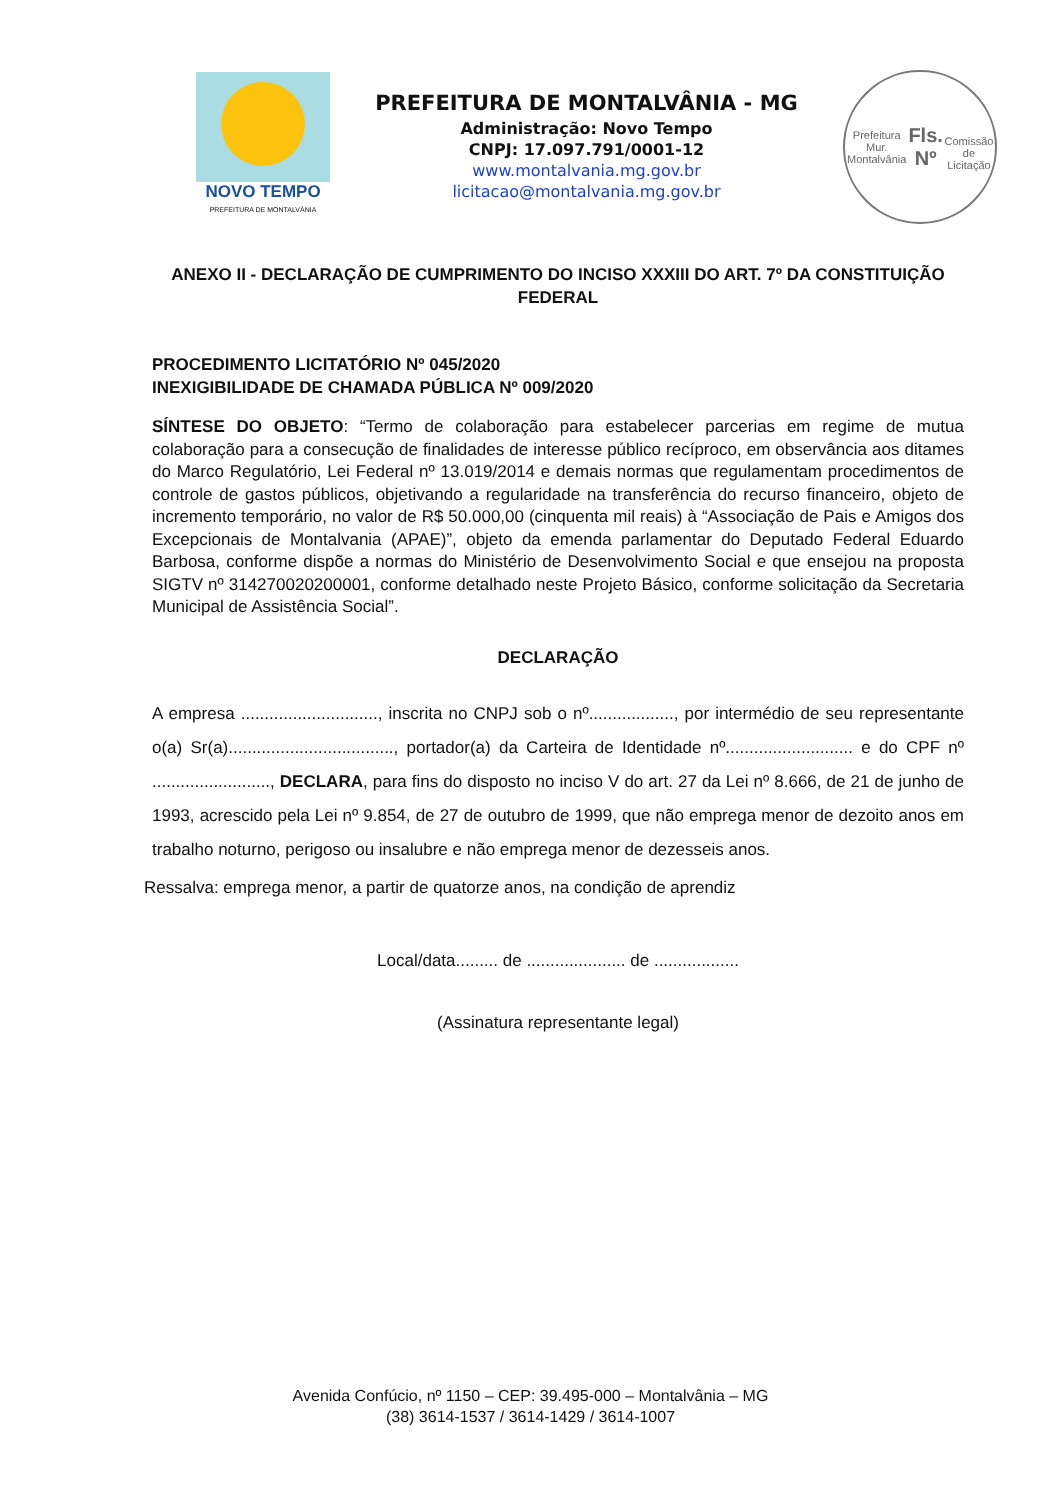NOVO TEMPO
PREFEITURA DE MONTALVÂNIA
PREFEITURA DE MONTALVÂNIA - MG
Administração: Novo Tempo
CNPJ: 17.097.791/0001-12
www.montalvania.mg.gov.br
licitacao@montalvania.mg.gov.br
Prefeitura Mur. Montalvânia
Fls. Nº
Comissão de Licitação
ANEXO II - DECLARAÇÃO DE CUMPRIMENTO DO INCISO XXXIII DO ART. 7º DA CONSTITUIÇÃO FEDERAL
PROCEDIMENTO LICITATÓRIO Nº 045/2020
INEXIGIBILIDADE DE CHAMADA PÚBLICA Nº 009/2020
SÍNTESE DO OBJETO: “Termo de colaboração para estabelecer parcerias em regime de mutua colaboração para a consecução de finalidades de interesse público recíproco, em observância aos ditames do Marco Regulatório, Lei Federal nº 13.019/2014 e demais normas que regulamentam procedimentos de controle de gastos públicos, objetivando a regularidade na transferência do recurso financeiro, objeto de incremento temporário, no valor de R$ 50.000,00 (cinquenta mil reais) à “Associação de Pais e Amigos dos Excepcionais de Montalvania (APAE)”, objeto da emenda parlamentar do Deputado Federal Eduardo Barbosa, conforme dispõe a normas do Ministério de Desenvolvimento Social e que ensejou na proposta SIGTV nº 314270020200001, conforme detalhado neste Projeto Básico, conforme solicitação da Secretaria Municipal de Assistência Social”.
DECLARAÇÃO
A empresa ............................., inscrita no CNPJ sob o nº.................., por intermédio de seu representante o(a) Sr(a)..................................., portador(a) da Carteira de Identidade nº........................... e do CPF nº ........................., DECLARA, para fins do disposto no inciso V do art. 27 da Lei nº 8.666, de 21 de junho de 1993, acrescido pela Lei nº 9.854, de 27 de outubro de 1999, que não emprega menor de dezoito anos em trabalho noturno, perigoso ou insalubre e não emprega menor de dezesseis anos.
Ressalva: emprega menor, a partir de quatorze anos, na condição de aprendiz
Local/data......... de ..................... de ..................
(Assinatura representante legal)
Avenida Confúcio, nº 1150 – CEP: 39.495-000 – Montalvânia – MG
(38) 3614-1537 / 3614-1429 / 3614-1007